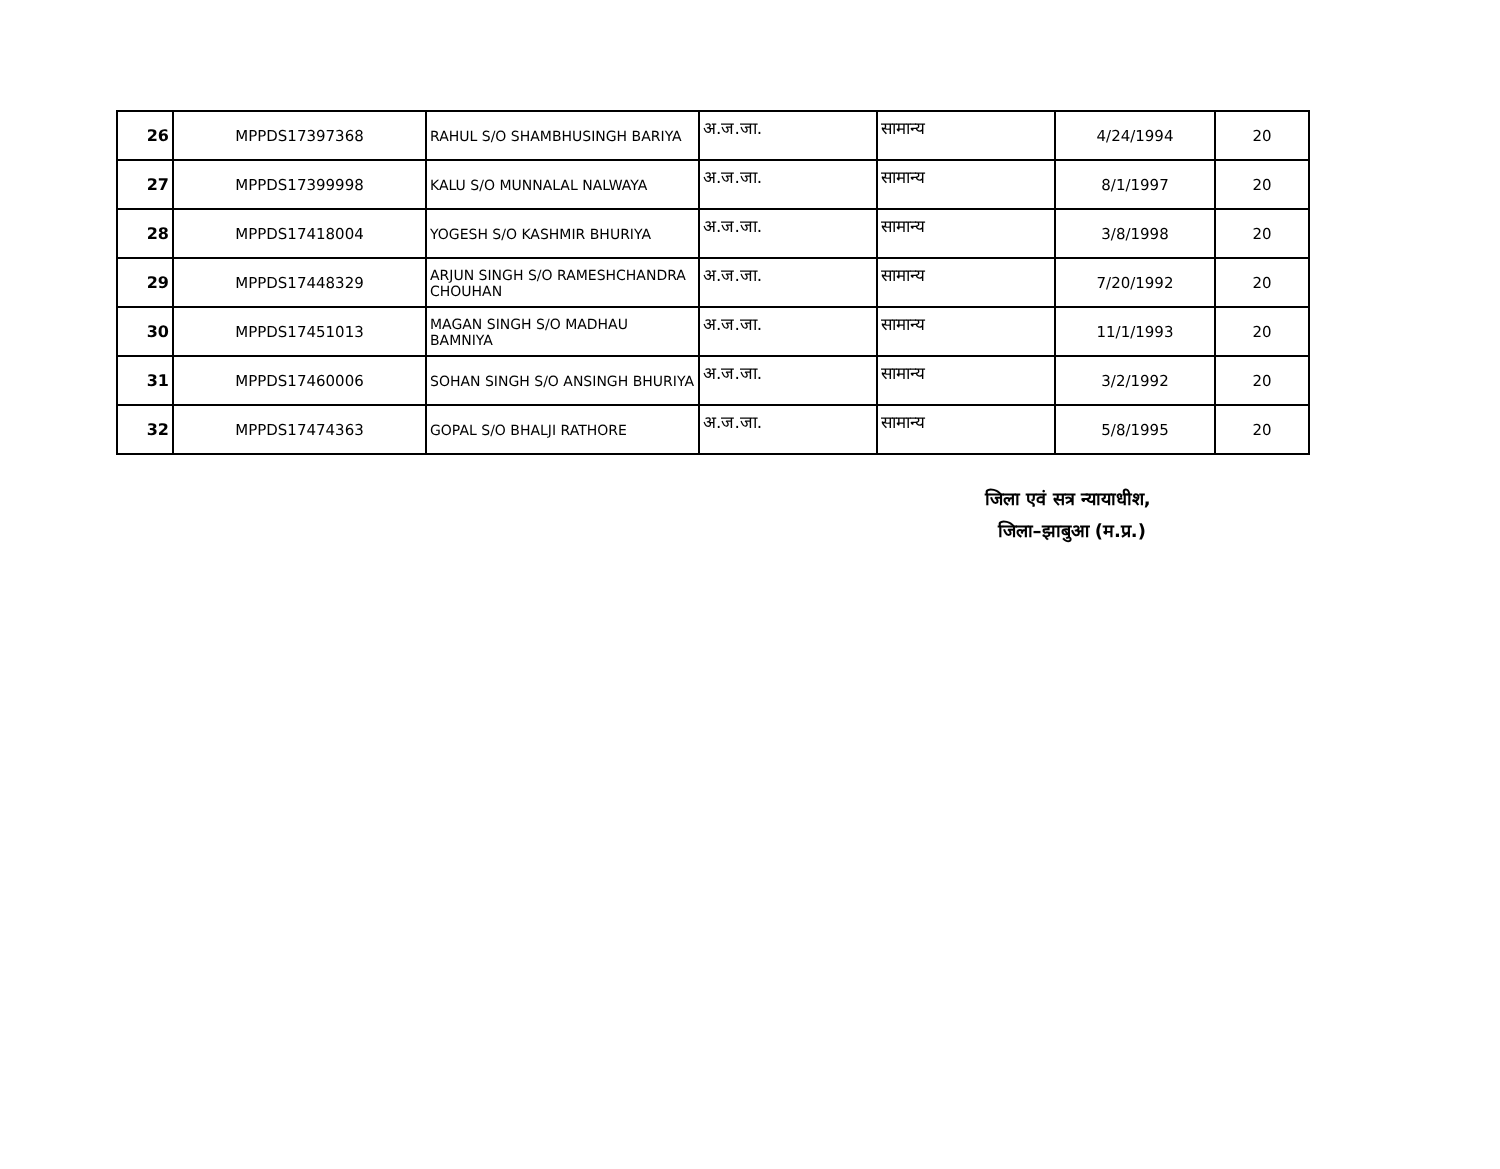| 26 | MPPDS17397368 | RAHUL S/O SHAMBHUSINGH BARIYA | अ.ज.जा. | सामान्य | 4/24/1994 | 20 |
| 27 | MPPDS17399998 | KALU S/O MUNNALAL NALWAYA | अ.ज.जा. | सामान्य | 8/1/1997 | 20 |
| 28 | MPPDS17418004 | YOGESH S/O KASHMIR BHURIYA | अ.ज.जा. | सामान्य | 3/8/1998 | 20 |
| 29 | MPPDS17448329 | ARJUN SINGH S/O RAMESHCHANDRA CHOUHAN | अ.ज.जा. | सामान्य | 7/20/1992 | 20 |
| 30 | MPPDS17451013 | MAGAN SINGH S/O MADHAU BAMNIYA | अ.ज.जा. | सामान्य | 11/1/1993 | 20 |
| 31 | MPPDS17460006 | SOHAN SINGH S/O ANSINGH BHURIYA | अ.ज.जा. | सामान्य | 3/2/1992 | 20 |
| 32 | MPPDS17474363 | GOPAL S/O BHALJI RATHORE | अ.ज.जा. | सामान्य | 5/8/1995 | 20 |
जिला एवं सत्र न्यायाधीश,
जिला–झाबुआ (म.प्र.)